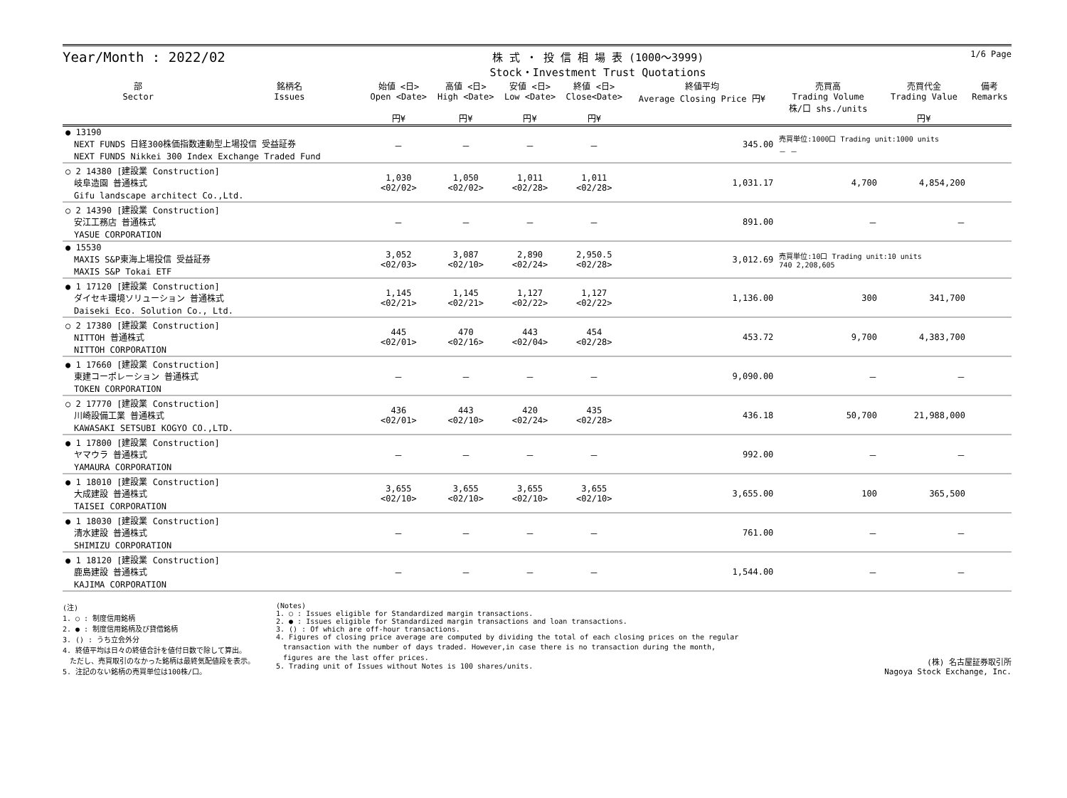Year/Month : 2022/02
株 式 ・ 投 信 相 場 表 (1000～3999)
Stock・Investment Trust Quotations
1/6 Page
| 部 Sector | 銘柄名 Issues | 始値 <日> Open <Date> 円¥ | 高値 <日> High <Date> 円¥ | 安値 <日> Low <Date> 円¥ | 終値 <日> Close<Date> 円¥ | 終値平均 Average Closing Price 円¥ | 売買高 Trading Volume 株/口 shs./units | 売買代金 Trading Value 円¥ | 備考 Remarks |
| --- | --- | --- | --- | --- | --- | --- | --- | --- | --- |
| ● 13190 NEXT FUNDS 日経300株価指数連動型上場投信 受益証券 NEXT FUNDS Nikkei 300 Index Exchange Traded Fund | | － | － | － | － | 345.00 | 売買単位:1000口 Trading unit:1000 units － － | | |
| ○ 2 14380 [建設業 Construction] 岐阜造園 普通株式 Gifu landscape architect Co.,Ltd. | | 1,030 <02/02> | 1,050 <02/02> | 1,011 <02/28> | 1,011 <02/28> | 1,031.17 | 4,700 | 4,854,200 | |
| ○ 2 14390 [建設業 Construction] 安江工務店 普通株式 YASUE CORPORATION | | － | － | － | － | 891.00 | － | － | |
| ● 15530 MAXIS S&P東海上場投信 受益証券 MAXIS S&P Tokai ETF | | 3,052 <02/03> | 3,087 <02/10> | 2,890 <02/24> | 2,950.5 <02/28> | 3,012.69 | 売買単位:10口 Trading unit:10 units 740 2,208,605 | | |
| ● 1 17120 [建設業 Construction] ダイセキ環境ソリューション 普通株式 Daiseki Eco. Solution Co., Ltd. | | 1,145 <02/21> | 1,145 <02/21> | 1,127 <02/22> | 1,127 <02/22> | 1,136.00 | 300 | 341,700 | |
| ○ 2 17380 [建設業 Construction] NITTOH 普通株式 NITTOH CORPORATION | | 445 <02/01> | 470 <02/16> | 443 <02/04> | 454 <02/28> | 453.72 | 9,700 | 4,383,700 | |
| ● 1 17660 [建設業 Construction] 東建コーポレーション 普通株式 TOKEN CORPORATION | | － | － | － | － | 9,090.00 | － | － | |
| ○ 2 17770 [建設業 Construction] 川崎設備工業 普通株式 KAWASAKI SETSUBI KOGYO CO.,LTD. | | 436 <02/01> | 443 <02/10> | 420 <02/24> | 435 <02/28> | 436.18 | 50,700 | 21,988,000 | |
| ● 1 17800 [建設業 Construction] ヤマウラ 普通株式 YAMAURA CORPORATION | | － | － | － | － | 992.00 | － | － | |
| ● 1 18010 [建設業 Construction] 大成建設 普通株式 TAISEI CORPORATION | | 3,655 <02/10> | 3,655 <02/10> | 3,655 <02/10> | 3,655 <02/10> | 3,655.00 | 100 | 365,500 | |
| ● 1 18030 [建設業 Construction] 清水建設 普通株式 SHIMIZU CORPORATION | | － | － | － | － | 761.00 | － | － | |
| ● 1 18120 [建設業 Construction] 鹿島建設 普通株式 KAJIMA CORPORATION | | － | － | － | － | 1,544.00 | － | － | |
(注)
1. ○ : 制度信用銘柄
2. ● : 制度信用銘柄及び貸借銘柄
3. () : うち立会外分
4. 終値平均は日々の終値合計を値付日数で除して算出。
　ただし、売買取引のなかった銘柄は最終気配値段を表示。
5. 注記のない銘柄の売買単位は100株/口。
(Notes)
1. ○ : Issues eligible for Standardized margin transactions.
2. ● : Issues eligible for Standardized margin transactions and loan transactions.
3. () : Of which are off-hour transactions.
4. Figures of closing price average are computed by dividing the total of each closing prices on the regular
　transaction with the number of days traded. However,in case there is no transaction during the month,
　figures are the last offer prices.
5. Trading unit of Issues without Notes is 100 shares/units.
(株) 名古屋証券取引所
Nagoya Stock Exchange, Inc.